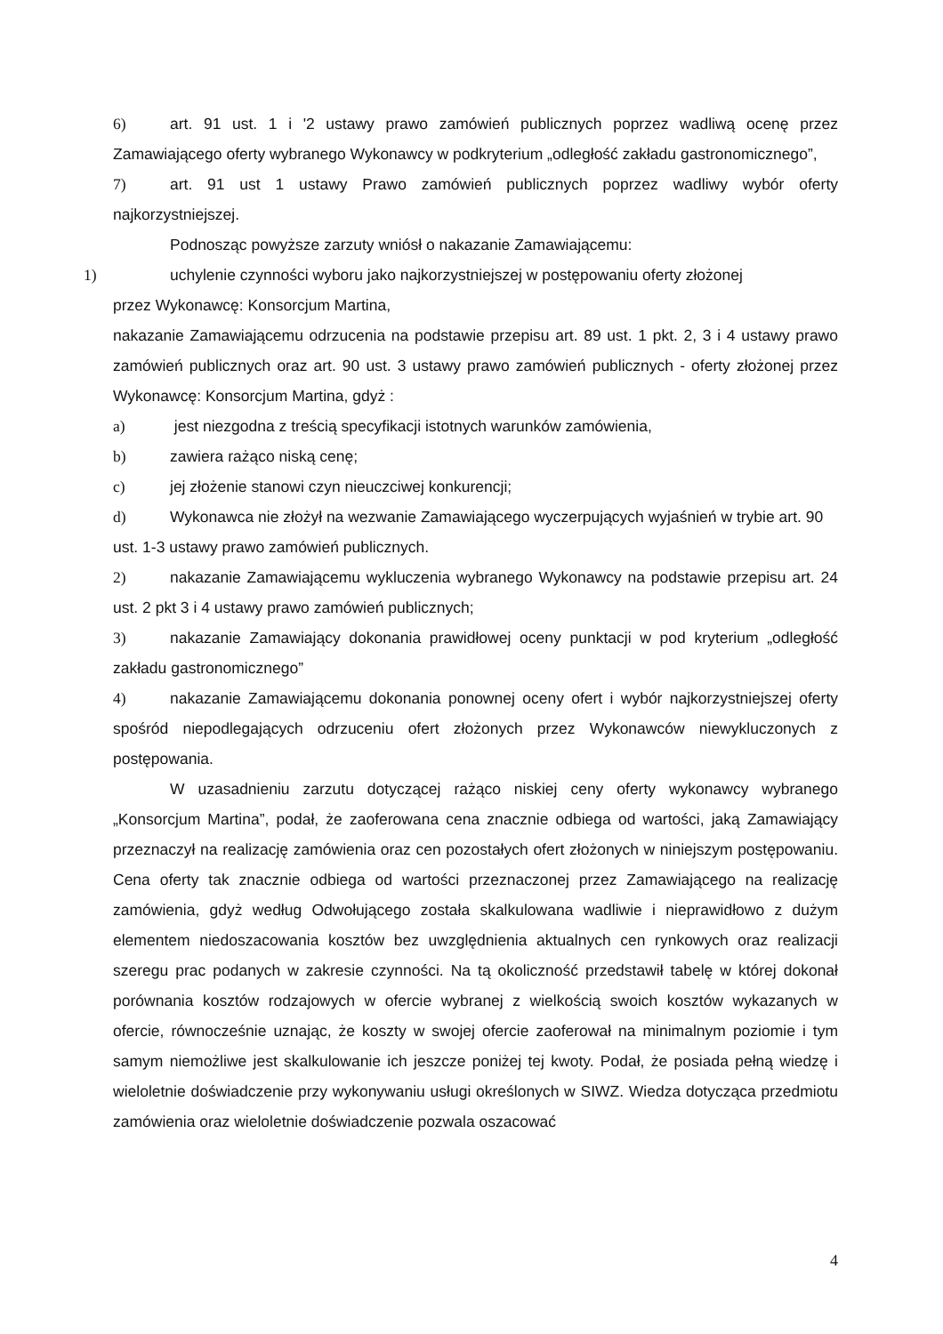6) art. 91 ust. 1 i '2 ustawy prawo zamówień publicznych poprzez wadliwą ocenę przez Zamawiającego oferty wybranego Wykonawcy w podkryterium „odległość zakładu gastronomicznego”,
7) art. 91 ust 1 ustawy Prawo zamówień publicznych poprzez wadliwy wybór oferty najkorzystniejszej.
Podnosząc powyższe zarzuty wniósł o nakazanie Zamawiającemu:
1) uchylenie czynności wyboru jako najkorzystniejszej w postępowaniu oferty złożonej
przez Wykonawcę: Konsorcjum Martina,
nakazanie Zamawiającemu odrzucenia na podstawie przepisu art. 89 ust. 1 pkt. 2, 3 i 4 ustawy prawo zamówień publicznych oraz art. 90 ust. 3 ustawy prawo zamówień publicznych - oferty złożonej przez Wykonawcę: Konsorcjum Martina, gdyż :
a) jest niezgodna z treścią specyfikacji istotnych warunków zamówienia,
b) zawiera rażąco niską cenę;
c) jej złożenie stanowi czyn nieuczciwej konkurencji;
d) Wykonawca nie złożył na wezwanie Zamawiającego wyczerpujących wyjaśnień w trybie art. 90 ust. 1-3 ustawy prawo zamówień publicznych.
2) nakazanie Zamawiającemu wykluczenia wybranego Wykonawcy na podstawie przepisu art. 24 ust. 2 pkt 3 i 4 ustawy prawo zamówień publicznych;
3) nakazanie Zamawiający dokonania prawidłowej oceny punktacji w pod kryterium „odległość zakładu gastronomicznego”
4) nakazanie Zamawiającemu dokonania ponownej oceny ofert i wybór najkorzystniejszej oferty spośród niepodlegających odrzuceniu ofert złożonych przez Wykonawców niewykluczonych z postępowania.
W uzasadnieniu zarzutu dotyczącej rażąco niskiej ceny oferty wykonawcy wybranego „Konsorcjum Martina”, podał, że zaoferowana cena znacznie odbiega od wartości, jaką Zamawiający przeznaczył na realizację zamówienia oraz cen pozostałych ofert złożonych w niniejszym postępowaniu. Cena oferty tak znacznie odbiega od wartości przeznaczonej przez Zamawiającego na realizację zamówienia, gdyż według Odwołującego została skalkulowana wadliwie i nieprawidłowo z dużym elementem niedoszacowania kosztów bez uwzględnienia aktualnych cen rynkowych oraz realizacji szeregu prac podanych w zakresie czynności. Na tą okoliczność przedstawił tabelę w której dokonał porównania kosztów rodzajowych w ofercie wybranej z wielkością swoich kosztów wykazanych w ofercie, równocześnie uznając, że koszty w swojej ofercie zaoferował na minimalnym poziomie i tym samym niemożliwe jest skalkulowanie ich jeszcze poniżej tej kwoty. Podał, że posiada pełną wiedzę i wieloletnie doświadczenie przy wykonywaniu usługi określonych w SIWZ. Wiedza dotycząca przedmiotu zamówienia oraz wieloletnie doświadczenie pozwala oszacować
4